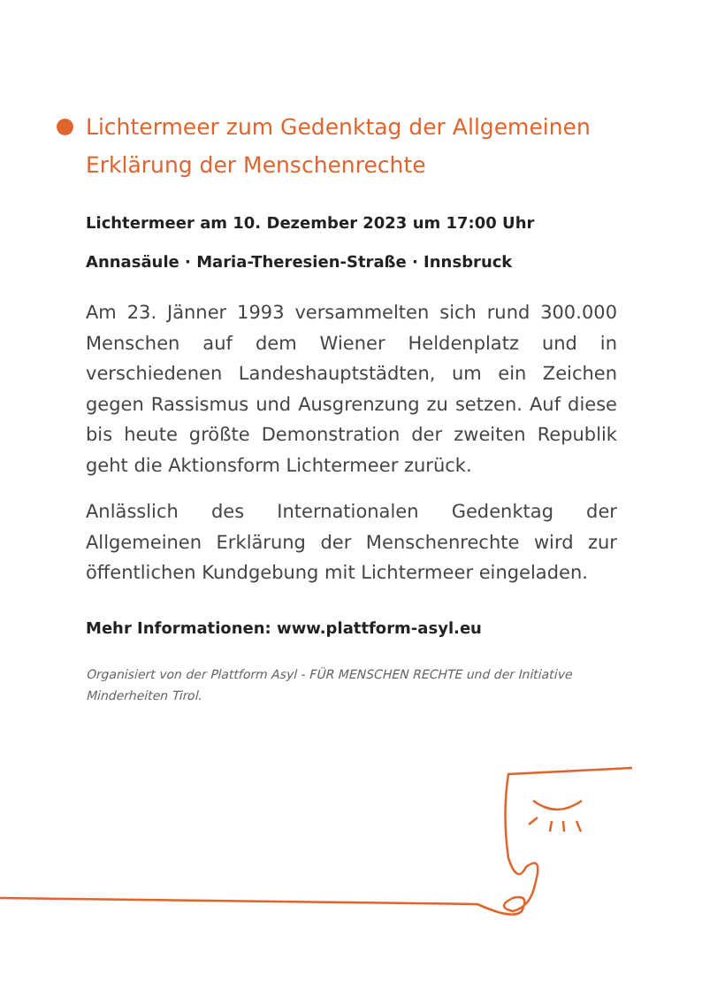Lichtermeer zum Gedenktag der Allgemeinen Erklärung der Menschenrechte
Lichtermeer am 10. Dezember 2023 um 17:00 Uhr
Annasäule · Maria-Theresien-Straße · Innsbruck
Am 23. Jänner 1993 versammelten sich rund 300.000 Menschen auf dem Wiener Heldenplatz und in verschiedenen Landeshauptstädten, um ein Zeichen gegen Rassismus und Ausgrenzung zu setzen. Auf diese bis heute größte Demonstration der zweiten Republik geht die Aktionsform Lichtermeer zurück.
Anlässlich des Internationalen Gedenktag der Allgemeinen Erklärung der Menschenrechte wird zur öffentlichen Kundgebung mit Lichtermeer eingeladen.
Mehr Informationen: www.plattform-asyl.eu
Organisiert von der Plattform Asyl - FÜR MENSCHEN RECHTE und der Initiative Minderheiten Tirol.